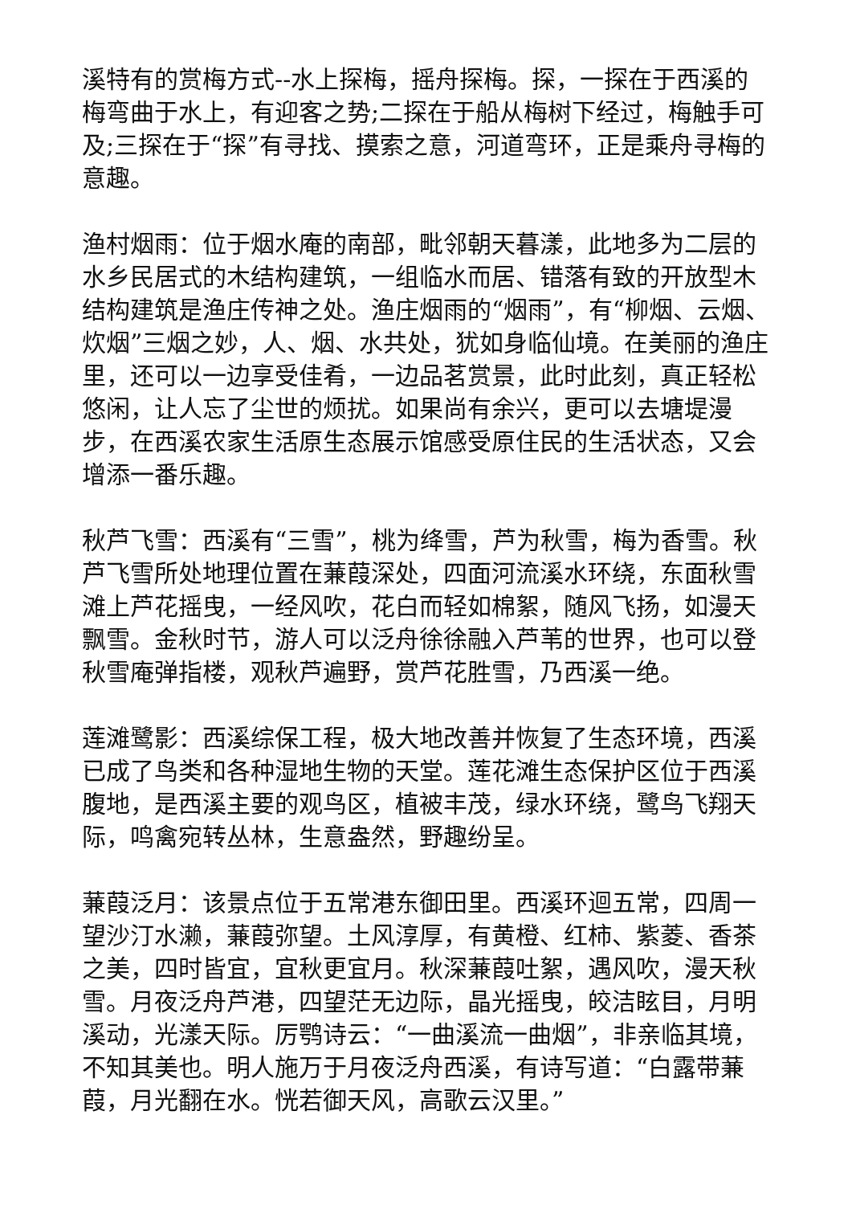溪特有的赏梅方式--水上探梅，摇舟探梅。探，一探在于西溪的梅弯曲于水上，有迎客之势;二探在于船从梅树下经过，梅触手可及;三探在于“探”有寻找、摸索之意，河道弯环，正是乘舟寻梅的意趣。
渔村烟雨：位于烟水庵的南部，毗邻朝天暮漾，此地多为二层的水乡民居式的木结构建筑，一组临水而居、错落有致的开放型木结构建筑是渔庄传神之处。渔庄烟雨的“烟雨”，有“柳烟、云烟、炊烟”三烟之妙，人、烟、水共处，犹如身临仙境。在美丽的渔庄里，还可以一边享受佳肴，一边品茗赏景，此时此刻，真正轻松悠闲，让人忘了尘世的烦扰。如果尚有余兴，更可以去塘堤漫步，在西溪农家生活原生态展示馆感受原住民的生活状态，又会增添一番乐趣。
秋芦飞雪：西溪有“三雪”，桃为绛雪，芦为秋雪，梅为香雪。秋芦飞雪所处地理位置在蒹葭深处，四面河流溪水环绕，东面秋雪滩上芦花摇曳，一经风吹，花白而轻如棉絮，随风飞扬，如漫天飘雪。金秋时节，游人可以泛舟徐徐融入芦苇的世界，也可以登秋雪庵弹指楼，观秋芦遍野，赏芦花胜雪，乃西溪一绝。
莲滩鹭影：西溪综保工程，极大地改善并恢复了生态环境，西溪已成了鸟类和各种湿地生物的天堂。莲花滩生态保护区位于西溪腹地，是西溪主要的观鸟区，植被丰茂，绿水环绕，鹭鸟飞翔天际，鸣禽宛转丛林，生意盎然，野趣纷呈。
蒹葭泛月：该景点位于五常港东御田里。西溪环迴五常，四周一望沙汀水濑，蒹葭弥望。土风淳厚，有黄橙、红柿、紫菱、香茶之美，四时皆宜，宜秋更宜月。秋深蒹葭吐絮，遇风吹，漫天秋雪。月夜泛舟芦港，四望茫无边际，晶光摇曳，皎洁眩目，月明溪动，光漾天际。厉鹗诗云：“一曲溪流一曲烟”，非亲临其境，不知其美也。明人施万于月夜泛舟西溪，有诗写道：“白露带蒹葭，月光翻在水。恍若御天风，高歌云汉里。”